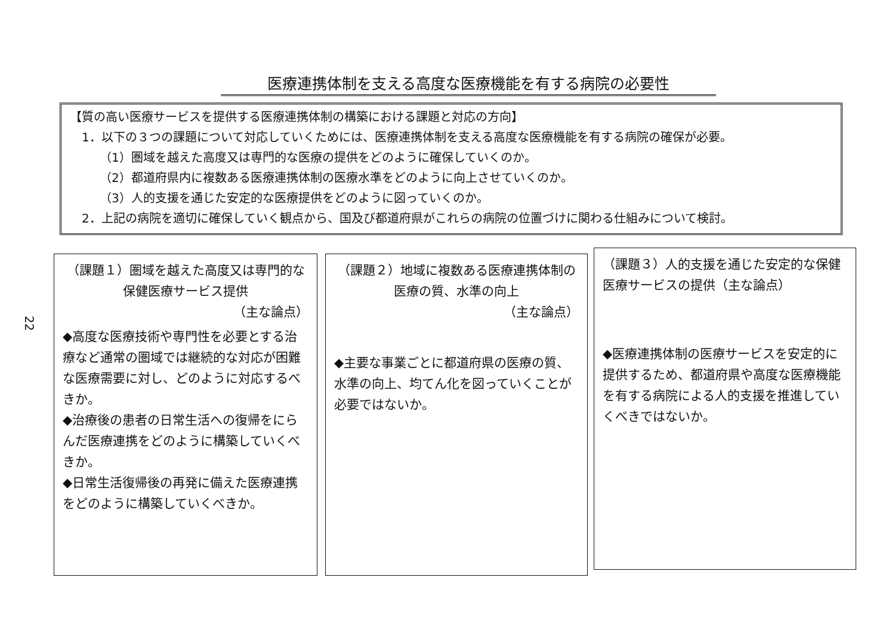医療連携体制を支える高度な医療機能を有する病院の必要性
22
【質の高い医療サービスを提供する医療連携体制の構築における課題と対応の方向】
1．以下の３つの課題について対応していくためには、医療連携体制を支える高度な医療機能を有する病院の確保が必要。
（1）圏域を越えた高度又は専門的な医療の提供をどのように確保していくのか。
（2）都道府県内に複数ある医療連携体制の医療水準をどのように向上させていくのか。
（3）人的支援を通じた安定的な医療提供をどのように図っていくのか。
2．上記の病院を適切に確保していく観点から、国及び都道府県がこれらの病院の位置づけに関わる仕組みについて検討。
（課題１）圏域を越えた高度又は専門的な保健医療サービス提供
（主な論点）
◆高度な医療技術や専門性を必要とする治療など通常の圏域では継続的な対応が困難な医療需要に対し、どのように対応するべきか。
◆治療後の患者の日常生活への復帰をにらんだ医療連携をどのように構築していくべきか。
◆日常生活復帰後の再発に備えた医療連携をどのように構築していくべきか。
（課題２）地域に複数ある医療連携体制の医療の質、水準の向上
（主な論点）
◆主要な事業ごとに都道府県の医療の質、水準の向上、均てん化を図っていくことが必要ではないか。
（課題３）人的支援を通じた安定的な保健医療サービスの提供（主な論点）
◆医療連携体制の医療サービスを安定的に提供するため、都道府県や高度な医療機能を有する病院による人的支援を推進していくべきではないか。